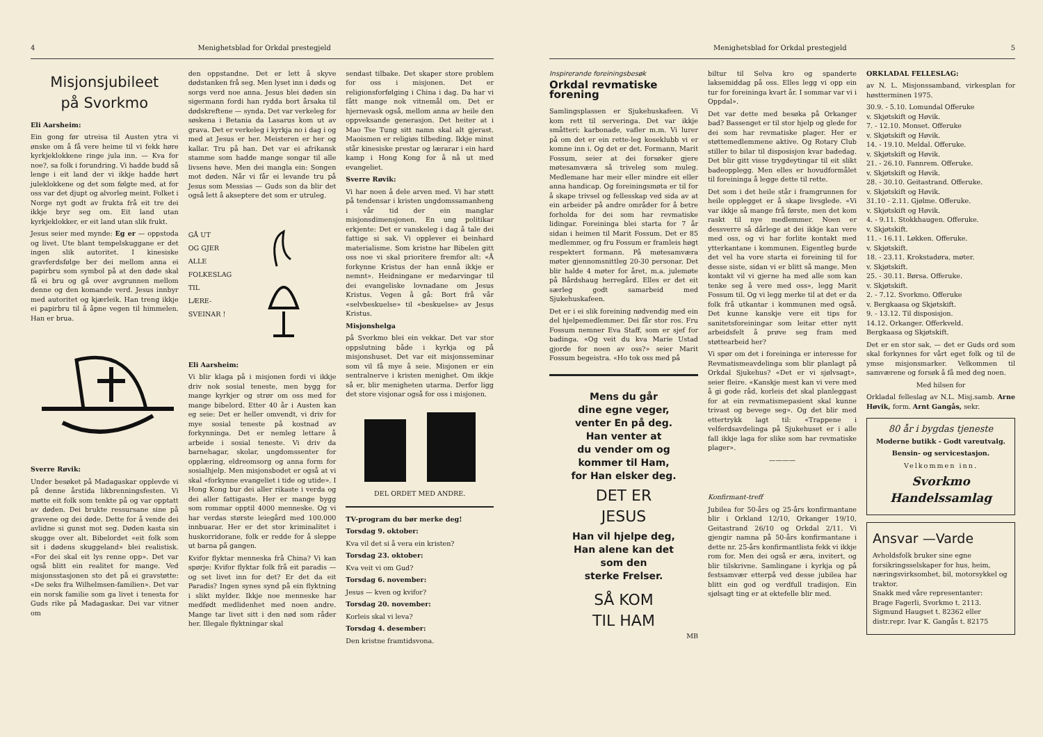4 Menighetsblad for Orkdal prestegjeld
Misjonsjubileet
på Svorkmo
Eli Aarsheim:
Ein gong før utreisa til Austen ytra vi ønske om å få vere heime til vi fekk høre kyrkjeklokkene ringe jula inn. — Kva for noe?, sa folk i forundring. Vi hadde budd så lenge i eit land der vi ikkje hadde hørt juleklokkene og det som følgte med, at for oss var det djupt og alvorleg meint. Folket i Norge nyt godt av frukta frå eit tre dei ikkje bryr seg om. Eit land utan kyrkjeklokker, er eit land utan slik frukt.
Jesus seier med mynde: Eg er — oppstoda og livet. Ute blant tempelskuggane er det ingen slik autoritet. I kinesiske gravferdsfølge ber dei mellom anna ei papirbru som symbol på at den døde skal få ei bru og gå over avgrunnen mellom denne og den komande verd. Jesus innbyr med autoritet og kjærleik. Han treng ikkje ei papirbru til å åpne vegen til himmelen. Han er brua.
Sverre Røvik:
Under besøket på Madagaskar opplevde vi på denne årstida likbrenningsfesten. Vi møtte eit folk som tenkte på og var opptatt av døden. Dei brukte ressursane sine på gravene og dei døde. Dette for å vende dei avlidne si gunst mot seg. Døden kasta sin skugge over alt. Bibelordet «eit folk som sit i dødens skuggeland» blei realistisk. «For dei skal eit lys renne opp». Det var også blitt ein realitet for mange. Ved misjonsstasjonen sto det på ei gravstøtte: «De seks fra Wilhelmsen-familien». Det var ein norsk familie som ga livet i tenesta for Guds rike på Madagaskar. Dei var vitner om
den oppstandne. Det er lett å skyve dødstanken frå seg. Men lyset inn i døds og sorgs verd noe anna. Jesus blei døden sin sigermann fordi han rydda bort årsaka til dødskreftene — synda. Det var verkeleg for søskena i Betania da Lasarus kom ut av grava. Det er verkeleg i kyrkja no i dag i og med at Jesus er her. Meisteren er her og kallar. Tru på han. Det var ei afrikansk stamme som hadde mange songar til alle livsens høve. Men dei mangla ein: Songen mot døden. Når vi får ei levande tru på Jesus som Messias — Guds son da blir det også lett å akseptere det som er utruleg.
GÅ UT
OG GJER
ALLE
FOLKESLAG
TIL
LÆRE-
SVEINAR !
Eli Aarsheim:
Vi blir klaga på i misjonen fordi vi ikkje driv nok sosial teneste, men bygg for mange kyrkjer og strør om oss med for mange bibelord. Etter 40 år i Austen kan eg seie: Det er heller omvendt, vi driv for mye sosial teneste på kostnad av forkynninga. Det er nemleg lettare å arbeide i sosial teneste. Vi driv da barnehagar, skolar, ungdomssenter for opplæring, eldreomsorg og anna form for sosialhjelp. Men misjonsbodet er også at vi skal «forkynne evangeliet i tide og utide». I Hong Kong bur dei aller rikaste i verda og dei aller fattigaste. Her er mange bygg som rommar opptil 4000 menneske. Og vi har verdas største leiegård med 100.000 innbuarar. Her er det stor kriminalitet i huskorridorane, folk er redde for å sleppe ut barna på gangen.
Kvifor flyktar menneska frå China? Vi kan spørje: Kvifor flyktar folk frå eit paradis — og set livet inn for det? Er det da eit Paradis? Ingen synes synd på ein flyktning i slikt mylder. Ikkje noe menneske har medfødt medlidenhet med noen andre. Mange tar livet sitt i den nød som råder her. Illegale flyktningar skal
sendast tilbake. Det skaper store problem for oss i misjonen. Det er religionsforfølging i China i dag. Da har vi fått mange nok vitnemål om. Det er hjernevask også, mellom anna av heile den oppveksande generasjon. Det heiter at i Mao Tse Tung sitt namn skal alt gjerast. Maoismen er religiøs tilbeding. Ikkje minst står kinesiske prestar og lærarar i ein hard kamp i Hong Kong for å nå ut med evangeliet.
Sverre Røvik:
Vi har noen å dele arven med. Vi har støtt på tendensar i kristen ungdomssamanheng i vår tid der ein manglar misjonsdimensjonen. En ung politikar erkjente: Det er vanskeleg i dag å tale dei fattige si sak. Vi opplever ei beinhard materialisme. Som kristne har Bibelen gitt oss noe vi skal prioritere fremfor alt: «Å forkynne Kristus der han ennå ikkje er nemnt». Heidningane er medarvingar til dei evangeliske lovnadane om Jesus Kristus. Vegen å gå: Bort frå vår «selvbeskuelse» til «beskuelse» av Jesus Kristus.
Misjonshelga
på Svorkmo blei ein vekkar. Det var stor oppslutning både i kyrkja og på misjonshuset. Det var eit misjonsseminar som vil få mye å seie. Misjonen er ein sentralnerve i kristen menighet. Om ikkje så er, blir menigheten utarma. Derfor ligg det store visjonar også for oss i misjonen.
DEL ORDET MED ANDRE.
TV-program du bør merke deg!
Torsdag 9. oktober:
Kva vil det si å vera ein kristen?
Torsdag 23. oktober:
Kva veit vi om Gud?
Torsdag 6. november:
Jesus — kven og kvifor?
Torsdag 20. november:
Korleis skal vi leva?
Torsdag 4. desember:
Den kristne framtidsvona.
Menighetsblad for Orkdal prestegjeld 5
Inspirerande foreiningsbesøk
Orkdal revmatiske forening
Samlingsplassen er Sjukehuskafeen. Vi kom rett til serveringa. Det var ikkje småtteri: karbonade, vafler m.m. Vi lurer på om det er ein rette-leg koseklubb vi er komne inn i. Og det er det. Formann, Marit Fossum, seier at dei forsøker gjere møtesamværa så triveleg som muleg. Medlemane har meir eller mindre eit eller anna handicap. Og foreiningsmøta er til for å skape trivsel og fellesskap ved sida av at ein arbeider på andre områder for å betre forholda for dei som har revmatiske lidingar. Foreininga blei starta for 7 år sidan i heimen til Marit Fossum. Det er 85 medlemmer, og fru Fossum er framleis høgt respektert formann. På møtesamværa møter gjennomsnittleg 20-30 personar. Det blir halde 4 møter for året, m.a. julemøte på Bårdshaug herregård. Elles er det eit særleg godt samarbeid med Sjukehuskafeen.
Det er i ei slik foreining nødvendig med ein del hjelpemedlemmer. Dei får stor ros. Fru Fossum nemner Eva Staff, som er sjef for badinga. «Og veit du kva Marie Ustad gjorde for noen av oss?» seier Marit Fossum begeistra. «Ho tok oss med på
Mens du går
dine egne veger,
venter En på deg.
Han venter at
du vender om og
kommer til Ham,
for Han elsker deg.
DET ER
JESUS
Han vil hjelpe deg,
Han alene kan det
som den
sterke Frelser.
SÅ KOM
TIL HAM
MB
biltur til Selva kro og spanderte laksemiddag på oss. Elles legg vi opp ein tur for foreininga kvart år. I sommar var vi i Oppdal».
Det var dette med besøka på Orkanger bad? Bassenget er til stor hjelp og glede for dei som har revmatiske plager. Her er støttemedlemmene aktive. Og Rotary Club stiller to bilar til disposisjon kvar badedag. Det blir gitt visse trygdeytingar til eit slikt badeopplegg. Men elles er hovudformålet til foreininga å legge dette til rette.
Det som i det heile står i framgrunnen for heile opplegget er å skape livsglede. «Vi var ikkje så mange frå første, men det kom raskt til nye medlemmer. Noen er dessverre så dårlege at dei ikkje kan vere med oss, og vi har forlite kontakt med ytterkantane i kommunen. Eigentleg burde det vel ha vore starta ei foreining til for desse siste, sidan vi er blitt så mange. Men kontakt vil vi gjerne ha med alle som kan tenke seg å vere med oss», legg Marit Fossum til. Og vi legg merke til at det er da folk frå utkantar i kommunen med også. Det kunne kanskje vere eit tips for sanitetsforeiningar som leitar etter nytt arbeidsfelt å prøve seg fram med støttearbeid her?
Vi spør om det i foreininga er interesse for Revmatismeavdelinga som blir planlagt på Orkdal Sjukehus? «Det er vi sjølvsagt», seier fleire. «Kanskje mest kan vi vere med å gi gode råd, korleis det skal planleggast for at ein revmatismepasient skal kunne trivast og bevege seg». Og det blir med ettertrykk lagt til: «Trappene i velferdsavdelinga på Sjukehuset er i alle fall ikkje laga for slike som har revmatiske plager».
————
Konfirmant-treff
Jubilea for 50-års og 25-års konfirmantane blir i Orkland 12/10, Orkanger 19/10, Geitastrand 26/10 og Orkdal 2/11. Vi gjengir namna på 50-års konfirmantane i dette nr. 25-års konfirmantlista fekk vi ikkje rom for. Men dei også er æra, invitert, og blir tilskrivne. Samlingane i kyrkja og på festsamvær etterpå ved desse jubilea har blitt ein god og verdfull tradisjon. Ein sjølsagt ting er at ektefelle blir med.
ORKLADAL FELLESLAG:
av N. L. Misjonssamband, virkesplan for høstterminen 1975.
30.9. - 5.10. Lomundal Offeruke
v. Skjøtskift og Høvik.
7. - 12.10. Monset. Offeruke
v. Skjøtskift og Høvik.
14. - 19.10. Meldal. Offeruke.
v. Skjøtskift og Høvik.
21. - 26.10. Fannrem. Offeruke.
v. Skjøtskift og Høvik.
28. - 30.10. Geitastrand. Offeruke.
v. Skjøtskift og Høvik.
31.10 - 2.11. Gjølme. Offeruke.
v. Skjøtskift og Høvik.
4. - 9.11. Stokkhaugen. Offeruke.
v. Skjøtskift.
11. - 16.11. Løkken. Offeruke.
v. Skjøtskift.
18. - 23.11. Krokstadøra, møter.
v. Skjøtskift.
25. - 30.11. Børsa. Offeruke.
v. Skjøtskift.
2. - 7.12. Svorkmo. Offeruke
v. Bergkaasa og Skjøtskift.
9. - 13.12. Til disposisjon.
14.12. Orkanger. Offerkveld.
Bergkaasa og Skjøtskift.
Det er en stor sak, — det er Guds ord som skal forkynnes for vårt eget folk og til de ymse misjonsmarker. Velkommen til samværene og forsøk å få med deg noen.
Med hilsen for
Orkladal felleslag av N.L. Misj.samb. Arne Høvik, form. Arnt Gangås, sekr.
80 år i bygdas tjeneste
Moderne butikk - Godt vareutvalg.
Bensin- og servicestasjon.
Velkommen inn.
Svorkmo
Handelssamlag
Ansvar —Varde
Avholdsfolk bruker sine egne forsikringsselskaper for hus, heim, næringsvirksomhet, bil, motorsykkel og traktor.
Snakk med våre representanter:
Brage Fagerli, Svorkmo t. 2113.
Sigmund Haugset t. 82362 eller distr.repr. Ivar K. Gangås t. 82175